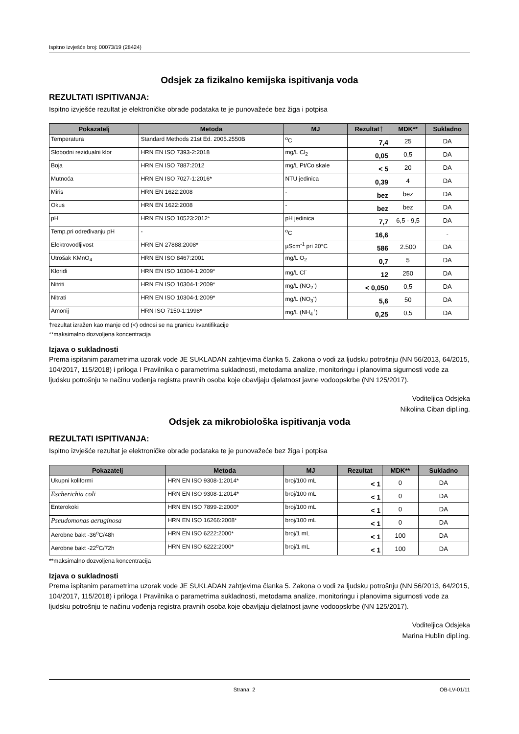Ispitno izvješće broj: 00073/19 (28424)
Odsjek za fizikalno kemijska ispitivanja voda
REZULTATI ISPITIVANJA:
Ispitno izvješće rezultat je elektroničke obrade podataka te je punovažeće bez žiga i potpisa
| Pokazatelj | Metoda | MJ | Rezultat† | MDK** | Sukladno |
| --- | --- | --- | --- | --- | --- |
| Temperatura | Standard Methods 21st Ed. 2005.2550B | <sup>o</sup> C | 7,4 | 25 | DA |
| Slobodni rezidualni klor | HRN EN ISO 7393-2:2018 | mg/L Cl<sub>2</sub> | 0,05 | 0,5 | DA |
| Boja | HRN EN ISO 7887:2012 | mg/L Pt/Co skale | < 5 | 20 | DA |
| Mutnoća | HRN EN ISO 7027-1:2016* | NTU jedinica | 0,39 | 4 | DA |
| Miris | HRN EN 1622:2008 | - | bez | bez | DA |
| Okus | HRN EN 1622:2008 | - | bez | bez | DA |
| pH | HRN EN ISO 10523:2012* | pH jedinica | 7,7 | 6,5 - 9,5 | DA |
| Temp.pri određivanju pH | - | <sup>o</sup> C | 16,6 | | - |
| Elektrovodljivost | HRN EN 27888:2008* | µScm<sup>-1</sup> pri 20°C | 586 | 2.500 | DA |
| Utrošak KMnO<sub>4</sub> | HRN EN ISO 8467:2001 | mg/L O<sub>2</sub> | 0,7 | 5 | DA |
| Kloridi | HRN EN ISO 10304-1:2009* | mg/L Cl<sup>-</sup> | 12 | 250 | DA |
| Nitriti | HRN EN ISO 10304-1:2009* | mg/L (NO<sub>2</sub><sup>-</sup>) | < 0,050 | 0,5 | DA |
| Nitrati | HRN EN ISO 10304-1:2009* | mg/L (NO<sub>3</sub><sup>-</sup>) | 5,6 | 50 | DA |
| Amonij | HRN ISO 7150-1:1998* | mg/L (NH<sub>4</sub><sup>+</sup>) | 0,25 | 0,5 | DA |
†rezultat izražen kao manje od (<) odnosi se na granicu kvantifikacije
**maksimalno dozvoljena koncentracija
Izjava o sukladnosti
Prema ispitanim parametrima uzorak vode JE SUKLADAN zahtjevima članka 5. Zakona o vodi za ljudsku potrošnju (NN 56/2013, 64/2015, 104/2017, 115/2018) i priloga I Pravilnika o parametrima sukladnosti, metodama analize, monitoringu i planovima sigurnosti vode za ljudsku potrošnju te načinu vođenja registra pravnih osoba koje obavljaju djelatnost javne vodoopskrbe (NN 125/2017).
Voditeljica Odsjeka
Nikolina Ciban dipl.ing.
Odsjek za mikrobiološka ispitivanja voda
REZULTATI ISPITIVANJA:
Ispitno izvješće rezultat je elektroničke obrade podataka te je punovažeće bez žiga i potpisa
| Pokazatelj | Metoda | MJ | Rezultat | MDK** | Sukladno |
| --- | --- | --- | --- | --- | --- |
| Ukupni koliformi | HRN EN ISO 9308-1:2014* | broj/100 mL | < 1 | 0 | DA |
| Escherichia coli | HRN EN ISO 9308-1:2014* | broj/100 mL | < 1 | 0 | DA |
| Enterokoki | HRN EN ISO 7899-2:2000* | broj/100 mL | < 1 | 0 | DA |
| Pseudomonas aeruginosa | HRN EN ISO 16266:2008* | broj/100 mL | < 1 | 0 | DA |
| Aerobne bakt -36<sup>o</sup>C/48h | HRN EN ISO 6222:2000* | broj/1 mL | < 1 | 100 | DA |
| Aerobne bakt -22<sup>o</sup>C/72h | HRN EN ISO 6222:2000* | broj/1 mL | < 1 | 100 | DA |
**maksimalno dozvoljena koncentracija
Izjava o sukladnosti
Prema ispitanim parametrima uzorak vode JE SUKLADAN zahtjevima članka 5. Zakona o vodi za ljudsku potrošnju (NN 56/2013, 64/2015, 104/2017, 115/2018) i priloga I Pravilnika o parametrima sukladnosti, metodama analize, monitoringu i planovima sigurnosti vode za ljudsku potrošnju te načinu vođenja registra pravnih osoba koje obavljaju djelatnost javne vodoopskrbe (NN 125/2017).
Voditeljica Odsjeka
Marina Hublin dipl.ing.
Strana: 2 OB-LV-01/11